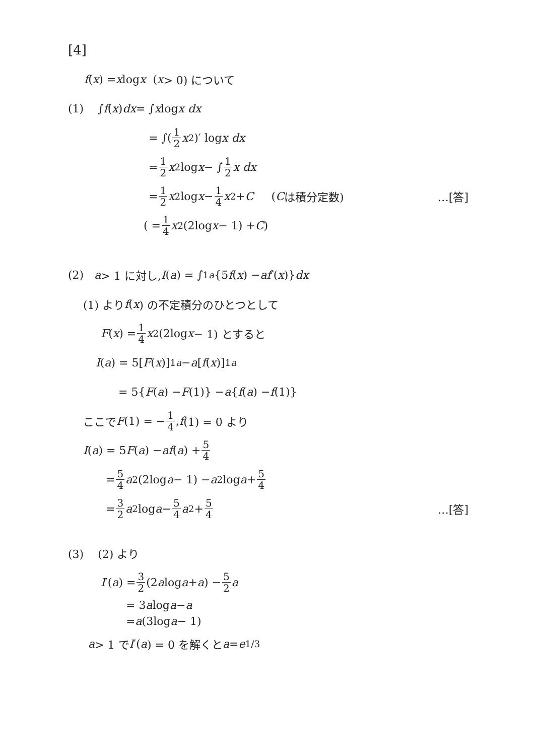[4]
f (x) = x log x (x > 0) について
(1) ∫ f (x) dx = ∫ x log x dx
= ∫(1 2 x<sup>2</sup>)′ log x dx
= 1 2 x<sup>2</sup>log x − ∫ 1 2 x dx
= 1 2 x<sup>2</sup>log x − 1 4 x<sup>2</sup> + C (C は積分定数) …[答]
( = 1 4 x<sup>2</sup>(2log x − 1) + C )
(2) a > 1 に対し, I (a) = ∫<sub>1</sub><sup>a</sup> {5 f (x) − af ′(x)} dx
(1) より f (x) の不定積分のひとつとして
F (x) = 1 4 x<sup>2</sup>(2log x − 1) とすると
I (a) = 5[F (x)]<sub>1</sub><sup>a</sup> − a [f (x)]<sub>1</sub><sup>a</sup>
= 5{ F (a) − F (1)} − a { f (a) − f (1)}
ここで F (1) = − 1 4, f (1) = 0 より
I (a) = 5 F (a) − af (a) + 5 4
= 5 4 a<sup>2</sup>(2log a − 1) − a<sup>2</sup>log a + 5 4
= 3 2 a<sup>2</sup>log a − 5 4 a<sup>2</sup> + 5 4 …[答]
(3) (2) より
I ′(a) = 3 2 (2 a log a + a) − 5 2 a
= 3 a log a − a
= a (3log a − 1)
a > 1 で I ′(a) = 0 を解くと a = e<sup>1/3</sup>